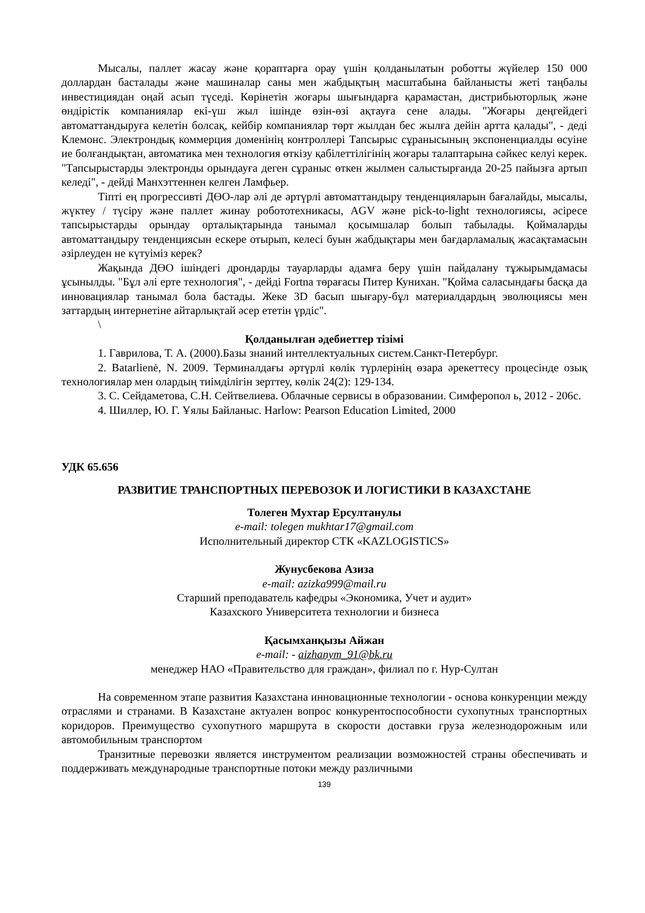Мысалы, паллет жасау және қораптарға орау үшін қолданылатын роботты жүйелер 150 000 доллардан басталады және машиналар саны мен жабдықтың масштабына байланысты жеті таңбалы инвестициядан оңай асып түседі. Көрінетін жоғары шығындарға қарамастан, дистрибьюторлық және өндірістік компаниялар екі-үш жыл ішінде өзін-өзі ақтауға сене алады. "Жоғары деңгейдегі автоматтандыруға келетін болсақ, кейбір компаниялар төрт жылдан бес жылға дейін артта қалады", - деді Клемонс. Электрондық коммерция доменінің контроллері Тапсырыс сұранысының экспоненциалды өсуіне ие болғандықтан, автоматика мен технология өткізу қабілеттілігінің жоғары талаптарына сәйкес келуі керек. "Тапсырыстарды электронды орындауға деген сұраныс өткен жылмен салыстырғанда 20-25 пайызға артып келеді", - дейді Манхэттеннен келген Ламфьер.
Тіпті ең прогрессивті ДӨО-лар әлі де әртүрлі автоматтандыру тенденцияларын бағалайды, мысалы, жүктеу / түсіру және паллет жинау робототехникасы, AGV және pick-to-light технологиясы, әсіресе тапсырыстарды орындау орталықтарында танымал қосымшалар болып табылады. Қоймаларды автоматтандыру тенденциясын ескере отырып, келесі буын жабдықтары мен бағдарламалық жасақтамасын әзірлеуден не күтуіміз керек?
Жақында ДӨО ішіндегі дрондарды тауарларды адамға беру үшін пайдалану тұжырымдамасы ұсынылды. "Бұл әлі ерте технология", - дейді Fortna төрағасы Питер Кунихан. "Қойма саласындағы басқа да инновациялар танымал бола бастады. Жеке 3D басып шығару-бұл материалдардың эволюциясы мен заттардың интернетіне айтарлықтай әсер ететін үрдіс".
\
Қолданылған әдебиеттер тізімі
1. Гаврилова, Т. А. (2000).Базы знаний интеллектуальных систем.Санкт-Петербург.
2. Batarlienė, N. 2009. Терминалдағы әртүрлі көлік түрлерінің өзара әрекеттесу процесінде озық технологиялар мен олардың тиімділігін зерттеу, көлік 24(2): 129-134.
3. С. Сейдаметова, С.Н. Сейтвелиева. Облачные сервисы в образовании. Симферопол ь, 2012 - 206с.
4. Шиллер, Ю. Г. Ұялы Байланыс. Harlow: Pearson Education Limited, 2000
УДК 65.656
РАЗВИТИЕ ТРАНСПОРТНЫХ ПЕРЕВОЗОК И ЛОГИСТИКИ В КАЗАХСТАНЕ
Толеген Мухтар Ерсултанулы
e-mail: tolegen mukhtar17@gmail.com
Исполнительный директор СТК «KAZLOGISTICS»
Жунусбекова Азиза
e-mail: azizka999@mail.ru
Старший преподаватель кафедры «Экономика, Учет и аудит»
Казахского Университета технологии и бизнеса
Қасымханқызы Айжан
e-mail: - aizhanym_91@bk.ru
менеджер НАО «Правительство для граждан», филиал по г. Нур-Султан
На современном этапе развития Казахстана инновационные технологии - основа конкуренции между отраслями и странами. В Казахстане актуален вопрос конкурентоспособности сухопутных транспортных коридоров. Преимущество сухопутного маршрута в скорости доставки груза железнодорожным или автомобильным транспортом
Транзитные перевозки является инструментом реализации возможностей страны обеспечивать и поддерживать международные транспортные потоки между различными
139